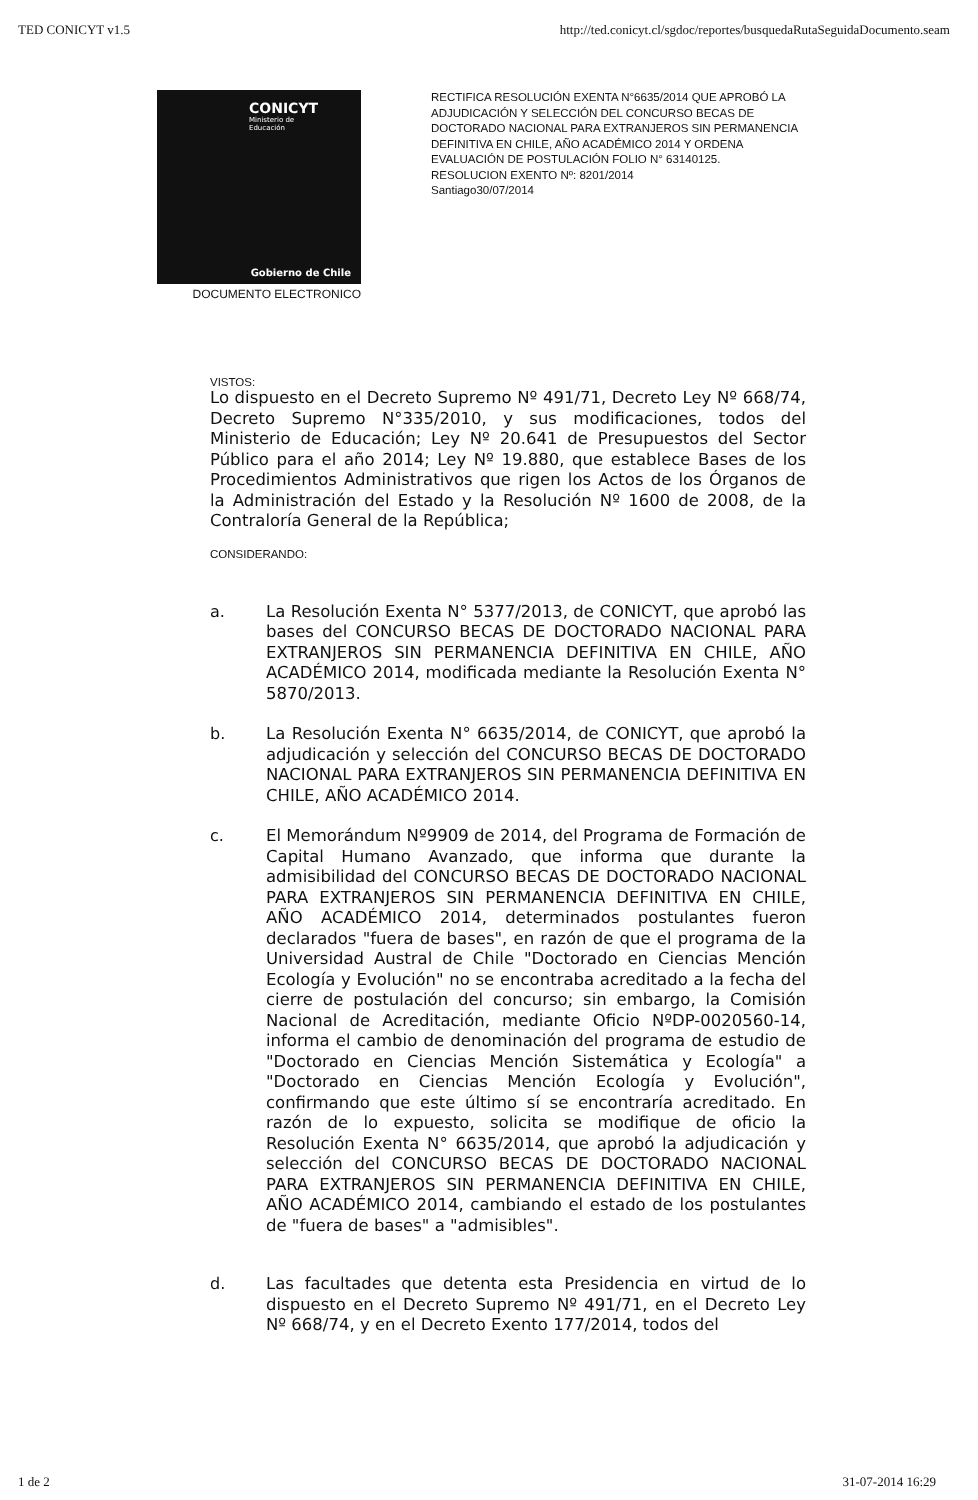TED CONICYT v1.5 http://ted.conicyt.cl/sgdoc/reportes/busquedaRutaSeguidaDocumento.seam
CONICYT
Ministerio de
Educación
Gobierno de Chile
DOCUMENTO ELECTRONICO
RECTIFICA RESOLUCIÓN EXENTA N°6635/2014 QUE APROBÓ LA ADJUDICACIÓN Y SELECCIÓN DEL CONCURSO BECAS DE DOCTORADO NACIONAL PARA EXTRANJEROS SIN PERMANENCIA DEFINITIVA EN CHILE, AÑO ACADÉMICO 2014 Y ORDENA EVALUACIÓN DE POSTULACIÓN FOLIO N° 63140125.
RESOLUCION EXENTO Nº: 8201/2014
Santiago30/07/2014
VISTOS:
Lo dispuesto en el Decreto Supremo Nº 491/71, Decreto Ley Nº 668/74, Decreto Supremo N°335/2010, y sus modificaciones, todos del Ministerio de Educación; Ley Nº 20.641 de Presupuestos del Sector Público para el año 2014; Ley Nº 19.880, que establece Bases de los Procedimientos Administrativos que rigen los Actos de los Órganos de la Administración del Estado y la Resolución Nº 1600 de 2008, de la Contraloría General de la República;
CONSIDERANDO:
a.
La Resolución Exenta N° 5377/2013, de CONICYT, que aprobó las bases del CONCURSO BECAS DE DOCTORADO NACIONAL PARA EXTRANJEROS SIN PERMANENCIA DEFINITIVA EN CHILE, AÑO ACADÉMICO 2014, modificada mediante la Resolución Exenta N° 5870/2013.
b.
La Resolución Exenta N° 6635/2014, de CONICYT, que aprobó la adjudicación y selección del CONCURSO BECAS DE DOCTORADO NACIONAL PARA EXTRANJEROS SIN PERMANENCIA DEFINITIVA EN CHILE, AÑO ACADÉMICO 2014.
c.
El Memorándum Nº9909 de 2014, del Programa de Formación de Capital Humano Avanzado, que informa que durante la admisibilidad del CONCURSO BECAS DE DOCTORADO NACIONAL PARA EXTRANJEROS SIN PERMANENCIA DEFINITIVA EN CHILE, AÑO ACADÉMICO 2014, determinados postulantes fueron declarados "fuera de bases", en razón de que el programa de la Universidad Austral de Chile "Doctorado en Ciencias Mención Ecología y Evolución" no se encontraba acreditado a la fecha del cierre de postulación del concurso; sin embargo, la Comisión Nacional de Acreditación, mediante Oficio NºDP-0020560-14, informa el cambio de denominación del programa de estudio de "Doctorado en Ciencias Mención Sistemática y Ecología" a "Doctorado en Ciencias Mención Ecología y Evolución", confirmando que este último sí se encontraría acreditado. En razón de lo expuesto, solicita se modifique de oficio la Resolución Exenta N° 6635/2014, que aprobó la adjudicación y selección del CONCURSO BECAS DE DOCTORADO NACIONAL PARA EXTRANJEROS SIN PERMANENCIA DEFINITIVA EN CHILE, AÑO ACADÉMICO 2014, cambiando el estado de los postulantes de "fuera de bases" a "admisibles".
d.
Las facultades que detenta esta Presidencia en virtud de lo dispuesto en el Decreto Supremo Nº 491/71, en el Decreto Ley Nº 668/74, y en el Decreto Exento 177/2014, todos del
1 de 2 31-07-2014 16:29